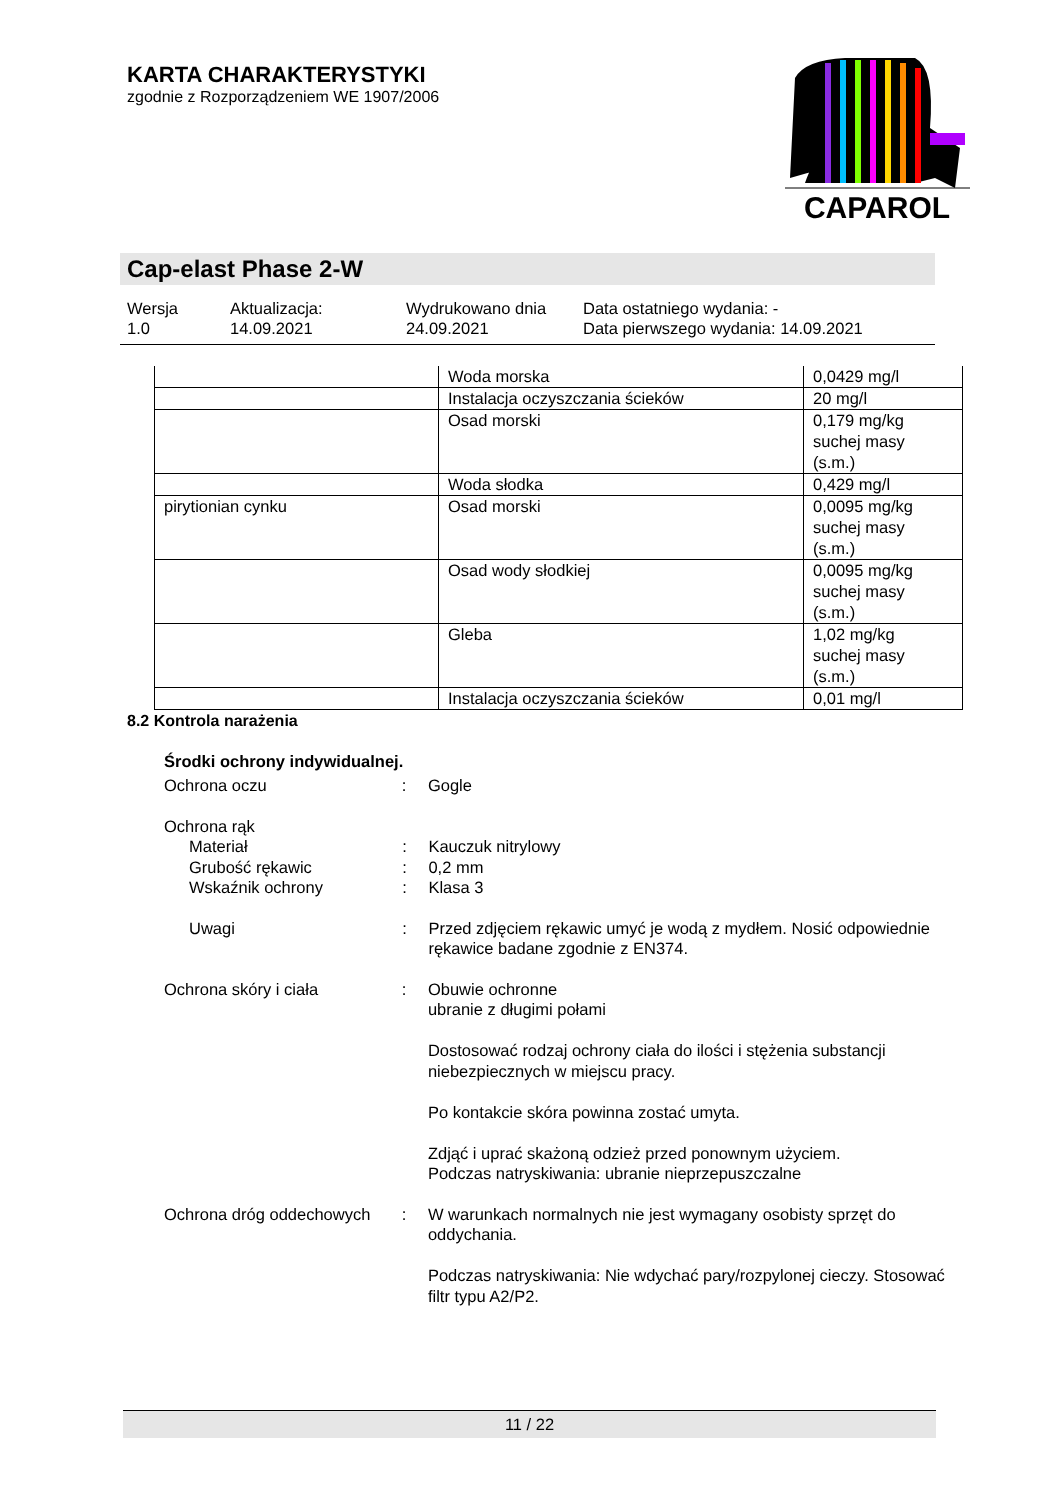KARTA CHARAKTERYSTYKI
zgodnie z Rozporządzeniem WE 1907/2006
CAPAROL
Cap-elast Phase 2-W
Wersja
1.0
Aktualizacja:
14.09.2021
Wydrukowano dnia
24.09.2021
Data ostatniego wydania: -
Data pierwszego wydania: 14.09.2021
| | Woda morska | 0,0429 mg/l |
| | Instalacja oczyszczania ścieków | 20 mg/l |
| | Osad morski | 0,179 mg/kg suchej masy (s.m.) |
| | Woda słodka | 0,429 mg/l |
| pirytionian cynku | Osad morski | 0,0095 mg/kg suchej masy (s.m.) |
| | Osad wody słodkiej | 0,0095 mg/kg suchej masy (s.m.) |
| | Gleba | 1,02 mg/kg suchej masy (s.m.) |
| | Instalacja oczyszczania ścieków | 0,01 mg/l |
8.2 Kontrola narażenia
Środki ochrony indywidualnej.
Ochrona oczu : Gogle
Ochrona rąk
Materiał : Kauczuk nitrylowy
Grubość rękawic : 0,2 mm
Wskaźnik ochrony : Klasa 3
Uwagi : Przed zdjęciem rękawic umyć je wodą z mydłem. Nosić odpowiednie rękawice badane zgodnie z EN374.
Ochrona skóry i ciała : Obuwie ochronne
ubranie z długimi połami
Dostosować rodzaj ochrony ciała do ilości i stężenia substancji niebezpiecznych w miejscu pracy.
Po kontakcie skóra powinna zostać umyta.
Zdjąć i uprać skażoną odzież przed ponownym użyciem.
Podczas natryskiwania: ubranie nieprzepuszczalne
Ochrona dróg oddechowych : W warunkach normalnych nie jest wymagany osobisty sprzęt do oddychania.
Podczas natryskiwania: Nie wdychać pary/rozpylonej cieczy. Stosować filtr typu A2/P2.
11 / 22